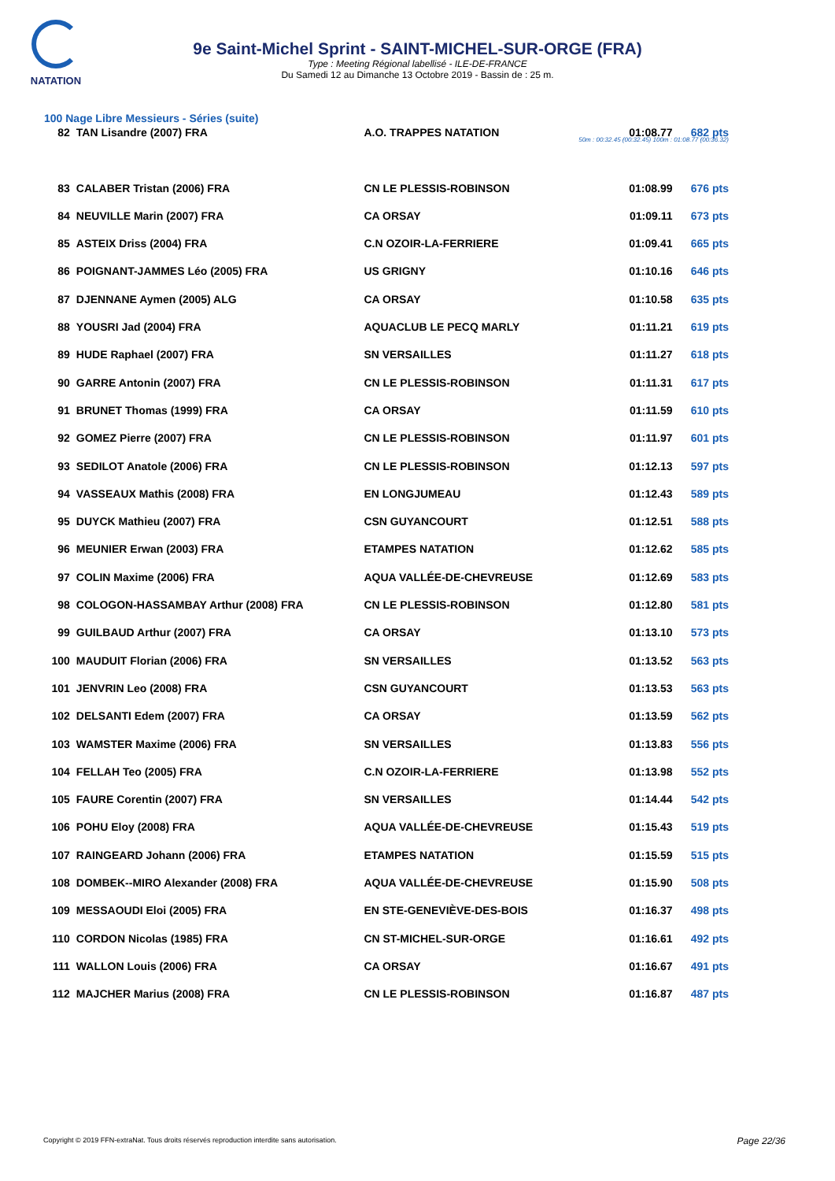NATATION
9e Saint-Michel Sprint - SAINT-MICHEL-SUR-ORGE (FRA)
Type : Meeting Régional labellisé - ILE-DE-FRANCE
Du Samedi 12 au Dimanche 13 Octobre 2019 - Bassin de : 25 m.
100 Nage Libre Messieurs - Séries (suite)
| 82 | TAN Lisandre (2007) FRA | A.O. TRAPPES NATATION | 01:08.77 | 682 pts |
| | | | 50m : 00:32.45 (00:32.45) 100m : 01:08.77 (00:36.32) | |
| 83 | CALABER Tristan (2006) FRA | CN LE PLESSIS-ROBINSON | 01:08.99 | 676 pts |
| 84 | NEUVILLE Marin (2007) FRA | CA ORSAY | 01:09.11 | 673 pts |
| 85 | ASTEIX Driss (2004) FRA | C.N OZOIR-LA-FERRIERE | 01:09.41 | 665 pts |
| 86 | POIGNANT-JAMMES Léo (2005) FRA | US GRIGNY | 01:10.16 | 646 pts |
| 87 | DJENNANE Aymen (2005) ALG | CA ORSAY | 01:10.58 | 635 pts |
| 88 | YOUSRI Jad (2004) FRA | AQUACLUB LE PECQ MARLY | 01:11.21 | 619 pts |
| 89 | HUDE Raphael (2007) FRA | SN VERSAILLES | 01:11.27 | 618 pts |
| 90 | GARRE Antonin (2007) FRA | CN LE PLESSIS-ROBINSON | 01:11.31 | 617 pts |
| 91 | BRUNET Thomas (1999) FRA | CA ORSAY | 01:11.59 | 610 pts |
| 92 | GOMEZ Pierre (2007) FRA | CN LE PLESSIS-ROBINSON | 01:11.97 | 601 pts |
| 93 | SEDILOT Anatole (2006) FRA | CN LE PLESSIS-ROBINSON | 01:12.13 | 597 pts |
| 94 | VASSEAUX Mathis (2008) FRA | EN LONGJUMEAU | 01:12.43 | 589 pts |
| 95 | DUYCK Mathieu (2007) FRA | CSN GUYANCOURT | 01:12.51 | 588 pts |
| 96 | MEUNIER Erwan (2003) FRA | ETAMPES NATATION | 01:12.62 | 585 pts |
| 97 | COLIN Maxime (2006) FRA | AQUA VALLÉE-DE-CHEVREUSE | 01:12.69 | 583 pts |
| 98 | COLOGON-HASSAMBAY Arthur (2008) FRA | CN LE PLESSIS-ROBINSON | 01:12.80 | 581 pts |
| 99 | GUILBAUD Arthur (2007) FRA | CA ORSAY | 01:13.10 | 573 pts |
| 100 | MAUDUIT Florian (2006) FRA | SN VERSAILLES | 01:13.52 | 563 pts |
| 101 | JENVRIN Leo (2008) FRA | CSN GUYANCOURT | 01:13.53 | 563 pts |
| 102 | DELSANTI Edem (2007) FRA | CA ORSAY | 01:13.59 | 562 pts |
| 103 | WAMSTER Maxime (2006) FRA | SN VERSAILLES | 01:13.83 | 556 pts |
| 104 | FELLAH Teo (2005) FRA | C.N OZOIR-LA-FERRIERE | 01:13.98 | 552 pts |
| 105 | FAURE Corentin (2007) FRA | SN VERSAILLES | 01:14.44 | 542 pts |
| 106 | POHU Eloy (2008) FRA | AQUA VALLÉE-DE-CHEVREUSE | 01:15.43 | 519 pts |
| 107 | RAINGEARD Johann (2006) FRA | ETAMPES NATATION | 01:15.59 | 515 pts |
| 108 | DOMBEK--MIRO Alexander (2008) FRA | AQUA VALLÉE-DE-CHEVREUSE | 01:15.90 | 508 pts |
| 109 | MESSAOUDI Eloi (2005) FRA | EN STE-GENEVIÈVE-DES-BOIS | 01:16.37 | 498 pts |
| 110 | CORDON Nicolas (1985) FRA | CN ST-MICHEL-SUR-ORGE | 01:16.61 | 492 pts |
| 111 | WALLON Louis (2006) FRA | CA ORSAY | 01:16.67 | 491 pts |
| 112 | MAJCHER Marius (2008) FRA | CN LE PLESSIS-ROBINSON | 01:16.87 | 487 pts |
Copyright © 2019 FFN-extraNat. Tous droits réservés reproduction interdite sans autorisation.
Page 22/36